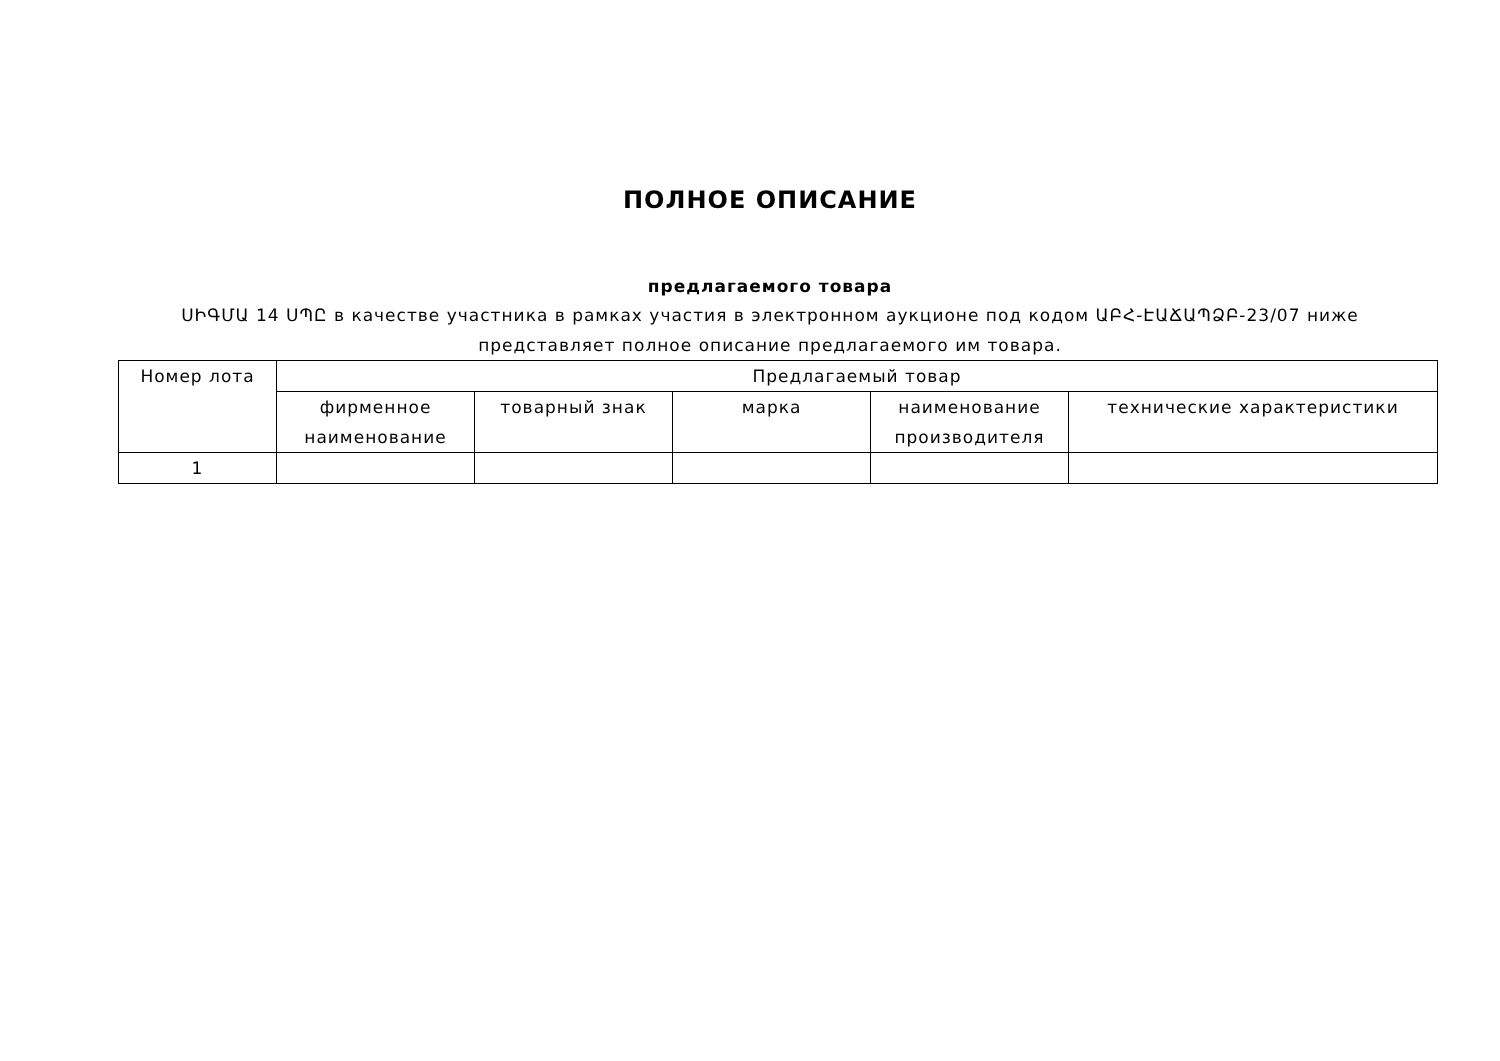ПОЛНОЕ ОПИСАНИЕ
предлагаемого товара
ՍԻԳՄԱ 14 ՍՊԸ в качестве участника в рамках участия в электронном аукционе под кодом ԱԲՀ-ԷԱՃԱՊՁԲ-23/07 ниже представляет полное описание предлагаемого им товара.
| Номер лота | Предлагаемый товар | | | | |
| --- | --- | --- | --- | --- | --- |
| | фирменное наименование | товарный знак | марка | наименование производителя | технические характеристики |
| 1 | | | | | |